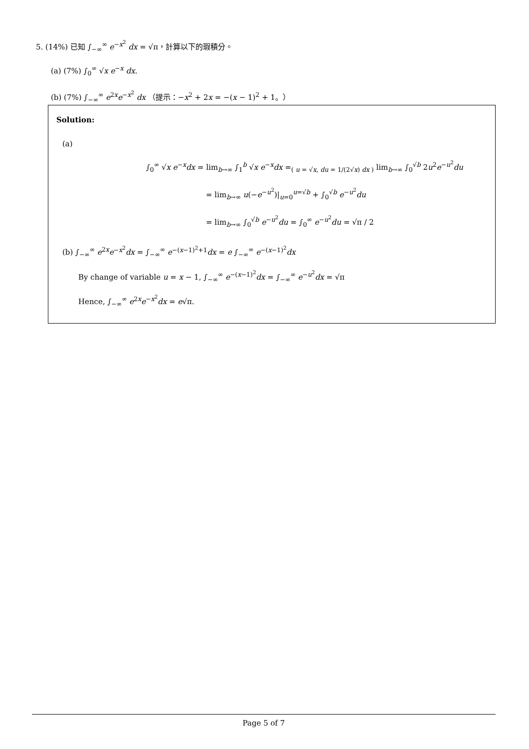5. (14%) 已知 ∫<sub>−∞</sub><sup>∞</sup> e<sup>−x<sup>2</sup></sup> dx = √π，計算以下的瑕積分。
(a) (7%) ∫<sub>0</sub><sup>∞</sup> √x e<sup>−x</sup> dx.
(b) (7%) ∫<sub>−∞</sub><sup>∞</sup> e<sup>2x</sup>e<sup>−x<sup>2</sup></sup> dx （提示：−x<sup>2</sup> + 2x = −(x − 1)<sup>2</sup> + 1。）
Solution:
(a)
∫<sub>0</sub><sup>∞</sup> √x e<sup>−x</sup>dx = lim<sub>b→∞</sub> ∫<sub>1</sub><sup>b</sup> √x e<sup>−x</sup>dx =<sub>( u = √x, du = 1/(2√x) dx )</sub> lim<sub>b→∞</sub> ∫<sub>0</sub><sup>√b</sup> 2u<sup>2</sup>e<sup>−u<sup>2</sup></sup>du
= lim<sub>b→∞</sub> u(−e<sup>−u<sup>2</sup></sup>)|<sub>u=0</sub><sup>u=√b</sup> + ∫<sub>0</sub><sup>√b</sup> e<sup>−u<sup>2</sup></sup>du
= lim<sub>b→∞</sub> ∫<sub>0</sub><sup>√b</sup> e<sup>−u<sup>2</sup></sup>du = ∫<sub>0</sub><sup>∞</sup> e<sup>−u<sup>2</sup></sup>du = √π / 2
(b) ∫<sub>−∞</sub><sup>∞</sup> e<sup>2x</sup>e<sup>−x<sup>2</sup></sup>dx = ∫<sub>−∞</sub><sup>∞</sup> e<sup>−(x−1)<sup>2</sup>+1</sup>dx = e ∫<sub>−∞</sub><sup>∞</sup> e<sup>−(x−1)<sup>2</sup></sup>dx
By change of variable u = x − 1, ∫<sub>−∞</sub><sup>∞</sup> e<sup>−(x−1)<sup>2</sup></sup>dx = ∫<sub>−∞</sub><sup>∞</sup> e<sup>−u<sup>2</sup></sup>dx = √π
Hence, ∫<sub>−∞</sub><sup>∞</sup> e<sup>2x</sup>e<sup>−x<sup>2</sup></sup>dx = e√π.
Page 5 of 7